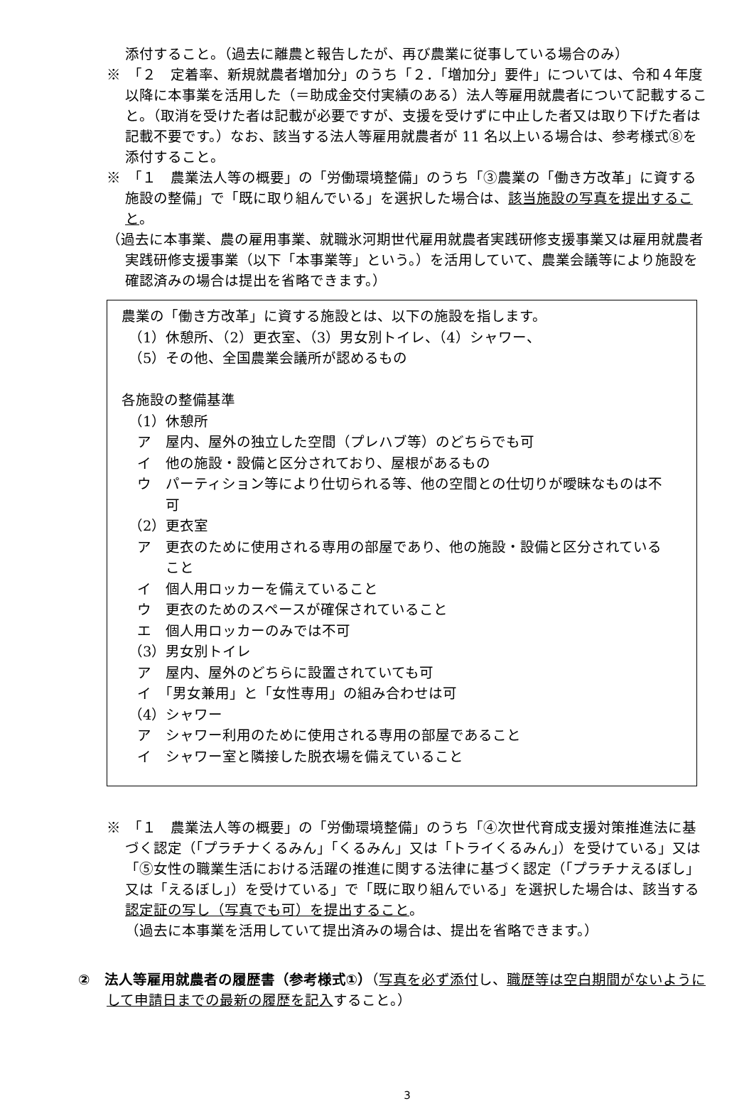添付すること。（過去に離農と報告したが、再び農業に従事している場合のみ）
※　「２　定着率、新規就農者増加分」のうち「２．「増加分」要件」については、令和４年度以降に本事業を活用した（＝助成金交付実績のある）法人等雇用就農者について記載すること。（取消を受けた者は記載が必要ですが、支援を受けずに中止した者又は取り下げた者は記載不要です。）なお、該当する法人等雇用就農者が 11 名以上いる場合は、参考様式⑧を添付すること。
※　「１　農業法人等の概要」の「労働環境整備」のうち「③農業の「働き方改革」に資する施設の整備」で「既に取り組んでいる」を選択した場合は、該当施設の写真を提出すること。
（過去に本事業、農の雇用事業、就職氷河期世代雇用就農者実践研修支援事業又は雇用就農者実践研修支援事業（以下「本事業等」という。）を活用していて、農業会議等により施設を確認済みの場合は提出を省略できます。）
農業の「働き方改革」に資する施設とは、以下の施設を指します。
（1）休憩所、（2）更衣室、（3）男女別トイレ、（4）シャワー、
（5）その他、全国農業会議所が認めるもの
各施設の整備基準
（1）休憩所
ア　屋内、屋外の独立した空間（プレハブ等）のどちらでも可
イ　他の施設・設備と区分されており、屋根があるもの
ウ　パーティション等により仕切られる等、他の空間との仕切りが曖昧なものは不可
（2）更衣室
ア　更衣のために使用される専用の部屋であり、他の施設・設備と区分されていること
イ　個人用ロッカーを備えていること
ウ　更衣のためのスペースが確保されていること
エ　個人用ロッカーのみでは不可
（3）男女別トイレ
ア　屋内、屋外のどちらに設置されていても可
イ　「男女兼用」と「女性専用」の組み合わせは可
（4）シャワー
ア　シャワー利用のために使用される専用の部屋であること
イ　シャワー室と隣接した脱衣場を備えていること
※　「１　農業法人等の概要」の「労働環境整備」のうち「④次世代育成支援対策推進法に基づく認定（「プラチナくるみん」「くるみん」又は「トライくるみん」）を受けている」又は「⑤女性の職業生活における活躍の推進に関する法律に基づく認定（「プラチナえるぼし」又は「えるぼし」）を受けている」で「既に取り組んでいる」を選択した場合は、該当する認定証の写し（写真でも可）を提出すること。
（過去に本事業を活用していて提出済みの場合は、提出を省略できます。）
②　法人等雇用就農者の履歴書（参考様式①）（写真を必ず添付し、職歴等は空白期間がないようにして申請日までの最新の履歴を記入すること。）
3